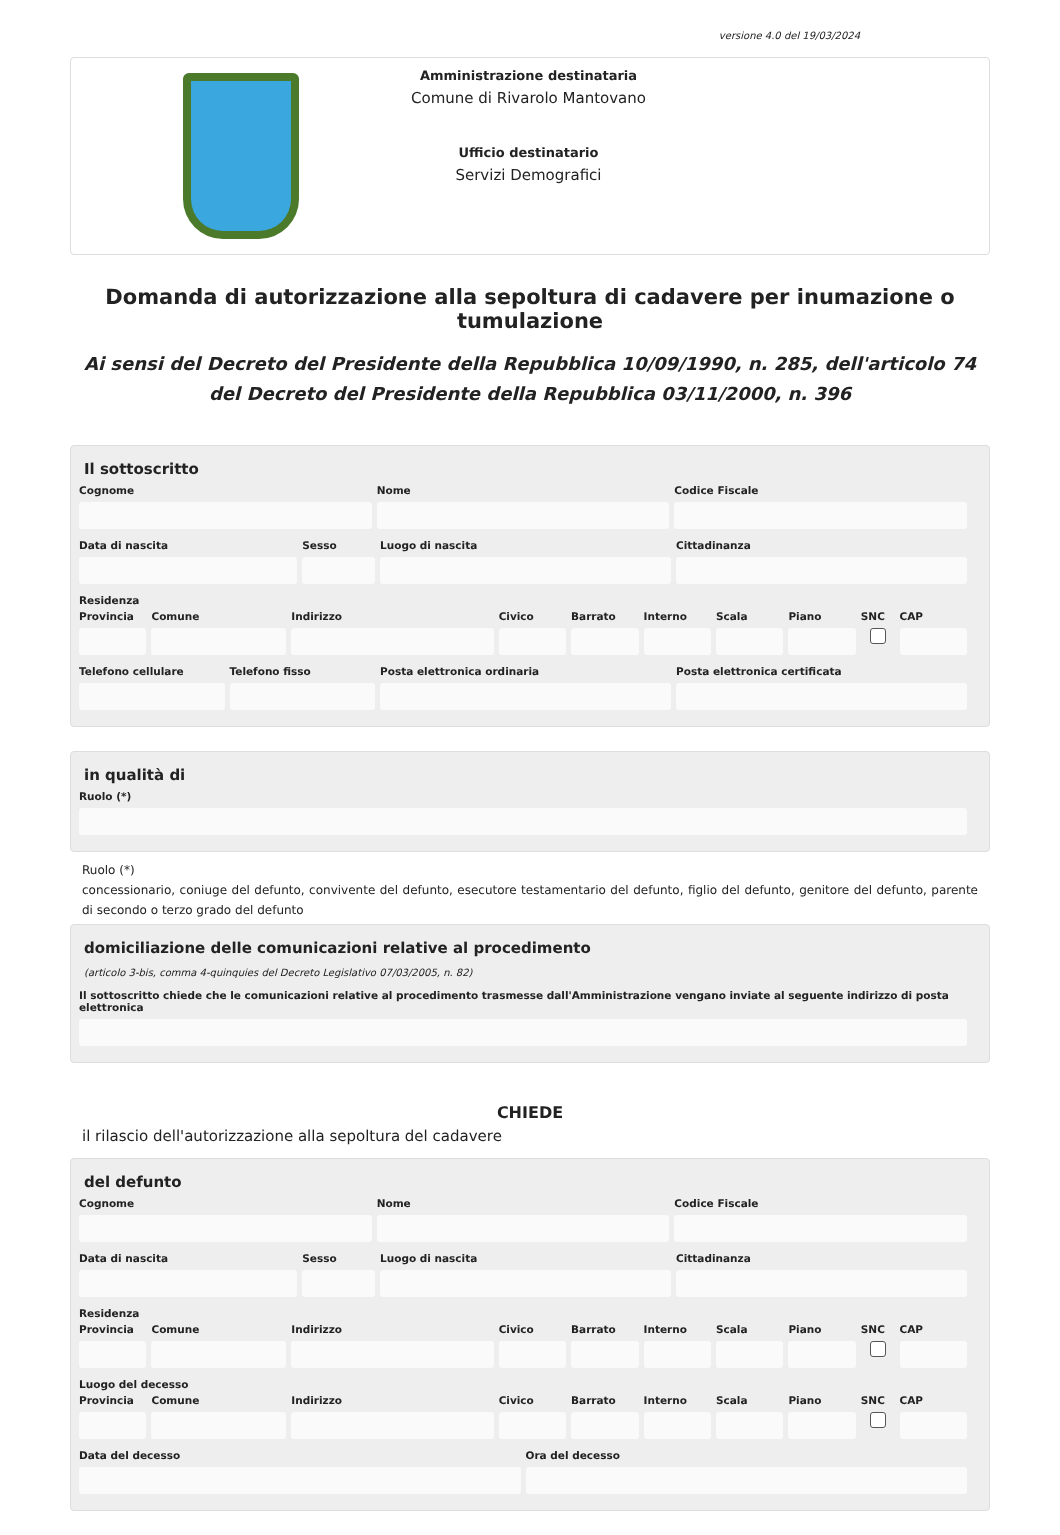versione 4.0 del 19/03/2024
Amministrazione destinataria
Comune di Rivarolo Mantovano
Ufficio destinatario
Servizi Demografici
Domanda di autorizzazione alla sepoltura di cadavere per inumazione o tumulazione
Ai sensi del Decreto del Presidente della Repubblica 10/09/1990, n. 285, dell'articolo 74 del Decreto del Presidente della Repubblica 03/11/2000, n. 396
Il sottoscritto
Cognome Nome Codice Fiscale
Data di nascita Sesso Luogo di nascita Cittadinanza
Residenza
Provincia Comune Indirizzo Civico Barrato Interno Scala Piano SNC CAP
Telefono cellulare Telefono fisso Posta elettronica ordinaria Posta elettronica certificata
in qualità di
Ruolo (*)
Ruolo (*)
concessionario, coniuge del defunto, convivente del defunto, esecutore testamentario del defunto, figlio del defunto, genitore del defunto, parente di secondo o terzo grado del defunto
domiciliazione delle comunicazioni relative al procedimento
(articolo 3-bis, comma 4-quinquies del Decreto Legislativo 07/03/2005, n. 82)
Il sottoscritto chiede che le comunicazioni relative al procedimento trasmesse dall'Amministrazione vengano inviate al seguente indirizzo di posta elettronica
CHIEDE
il rilascio dell'autorizzazione alla sepoltura del cadavere
del defunto
Cognome Nome Codice Fiscale
Data di nascita Sesso Luogo di nascita Cittadinanza
Residenza
Provincia Comune Indirizzo Civico Barrato Interno Scala Piano SNC CAP
Luogo del decesso
Provincia Comune Indirizzo Civico Barrato Interno Scala Piano SNC CAP
Data del decesso Ora del decesso